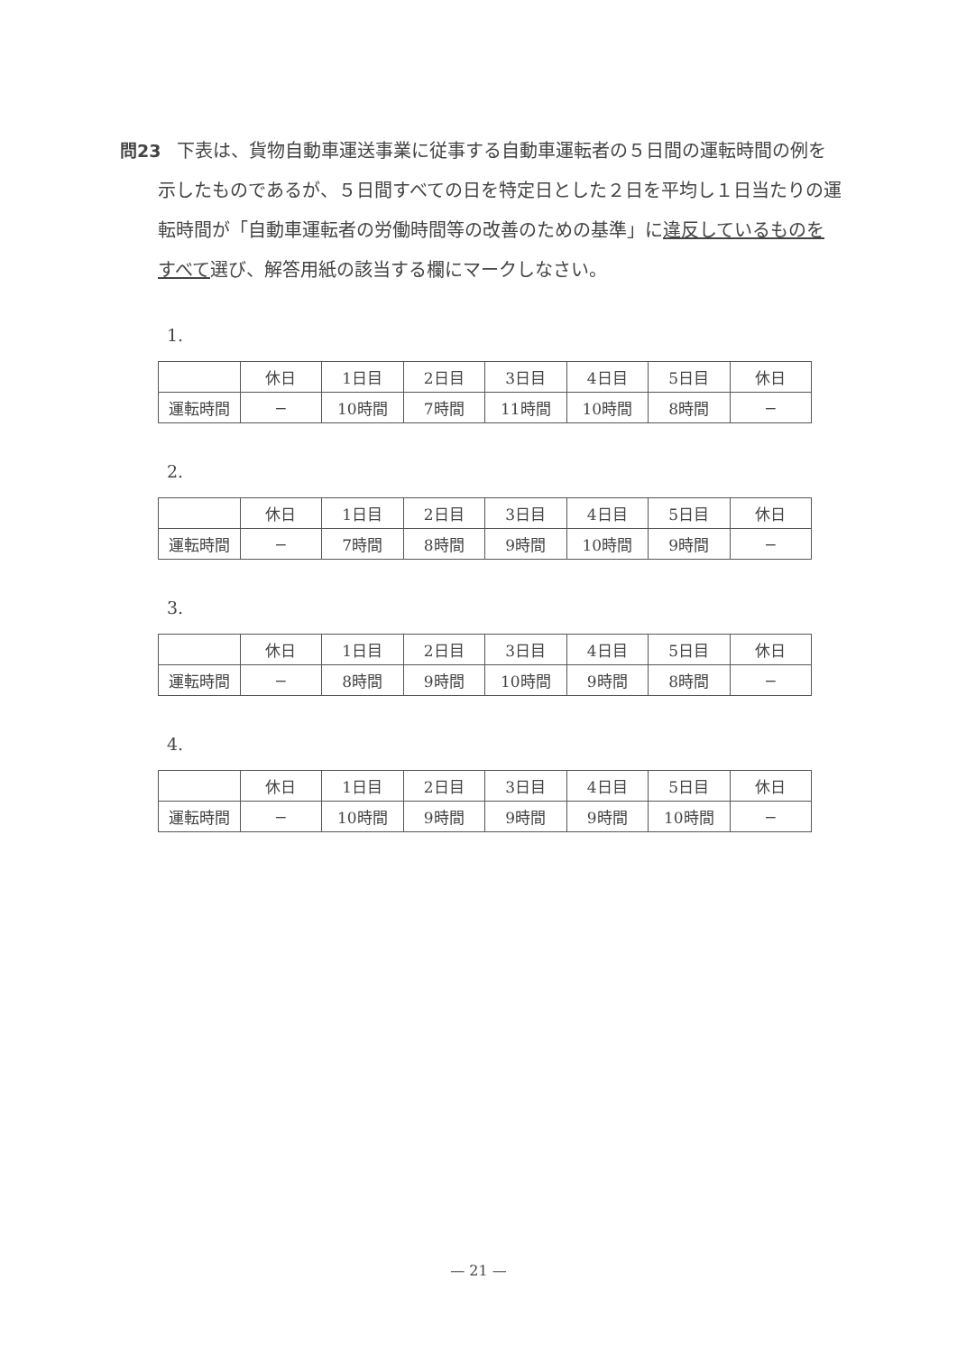問23 下表は、貨物自動車運送事業に従事する自動車運転者の５日間の運転時間の例を示したものであるが、５日間すべての日を特定日とした２日を平均し１日当たりの運転時間が「自動車運転者の労働時間等の改善のための基準」に違反しているものをすべて選び、解答用紙の該当する欄にマークしなさい。
1.
| | 休日 | 1日目 | 2日目 | 3日目 | 4日目 | 5日目 | 休日 |
| 運転時間 | − | 10時間 | 7時間 | 11時間 | 10時間 | 8時間 | − |
2.
| | 休日 | 1日目 | 2日目 | 3日目 | 4日目 | 5日目 | 休日 |
| 運転時間 | − | 7時間 | 8時間 | 9時間 | 10時間 | 9時間 | − |
3.
| | 休日 | 1日目 | 2日目 | 3日目 | 4日目 | 5日目 | 休日 |
| 運転時間 | − | 8時間 | 9時間 | 10時間 | 9時間 | 8時間 | − |
4.
| | 休日 | 1日目 | 2日目 | 3日目 | 4日目 | 5日目 | 休日 |
| 運転時間 | − | 10時間 | 9時間 | 9時間 | 9時間 | 10時間 | − |
— 21 —